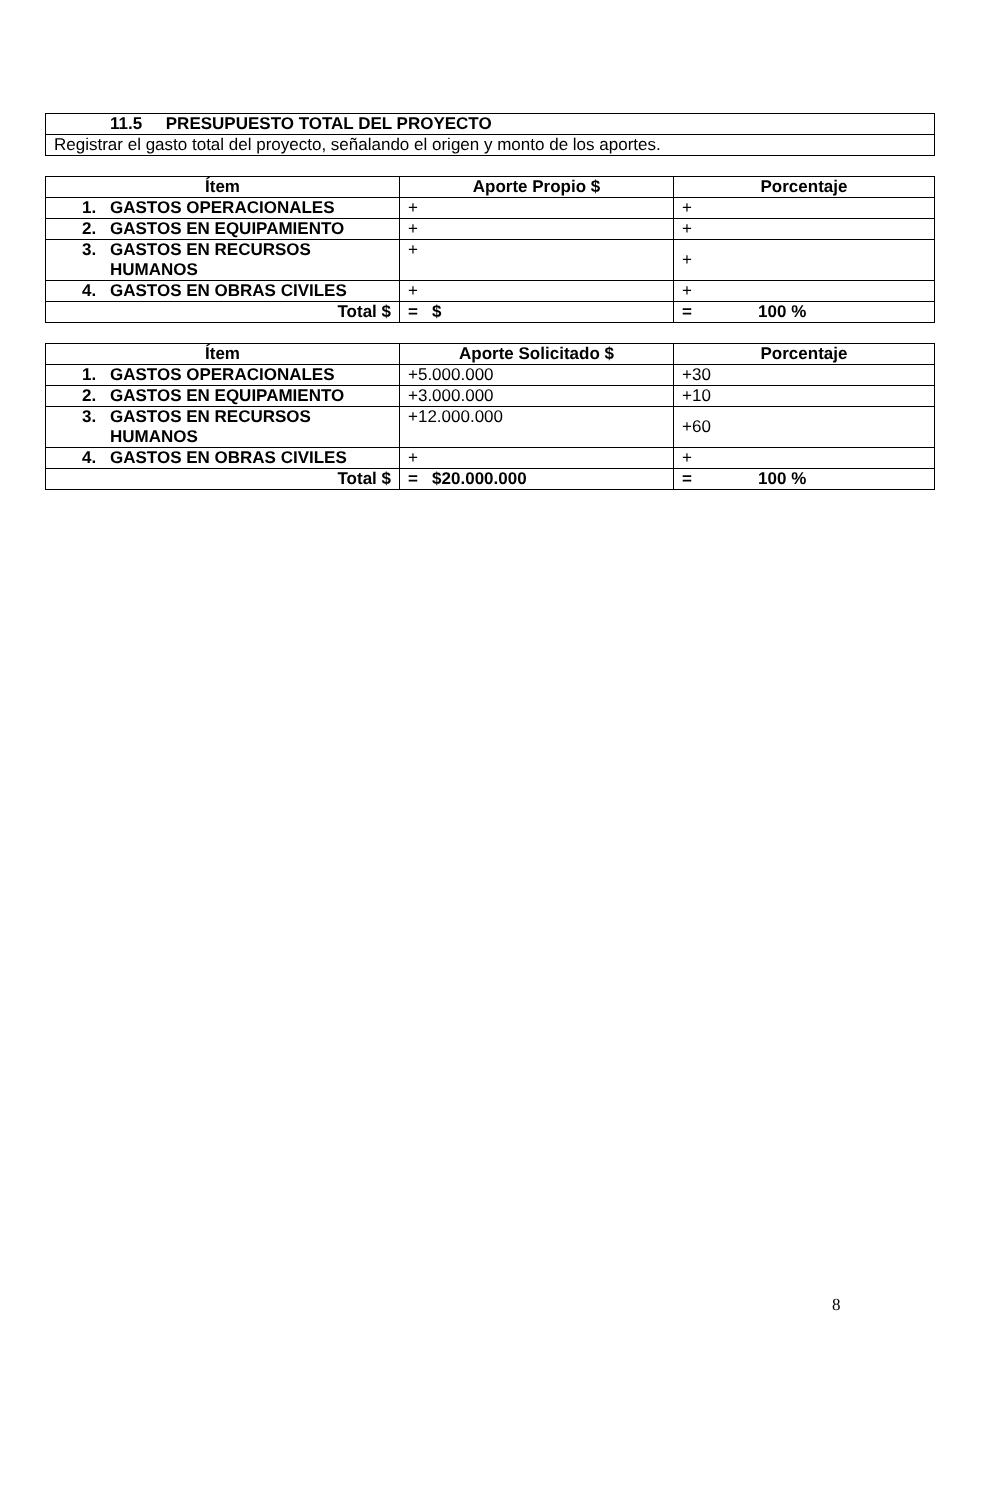| 11.5 PRESUPUESTO TOTAL DEL PROYECTO |
| Registrar el gasto total del proyecto, señalando el origen y monto de los aportes. |
| Ítem | Aporte Propio $ | Porcentaje |
| --- | --- | --- |
| 1. GASTOS OPERACIONALES | + | + |
| 2. GASTOS EN EQUIPAMIENTO | + | + |
| 3. GASTOS EN RECURSOS HUMANOS | + | + |
| 4. GASTOS EN OBRAS CIVILES | + | + |
| Total $ | = $ | = 100 % |
| Ítem | Aporte Solicitado $ | Porcentaje |
| --- | --- | --- |
| 1. GASTOS OPERACIONALES | +5.000.000 | +30 |
| 2. GASTOS EN EQUIPAMIENTO | +3.000.000 | +10 |
| 3. GASTOS EN RECURSOS HUMANOS | +12.000.000 | +60 |
| 4. GASTOS EN OBRAS CIVILES | + | + |
| Total $ | = $20.000.000 | = 100 % |
8